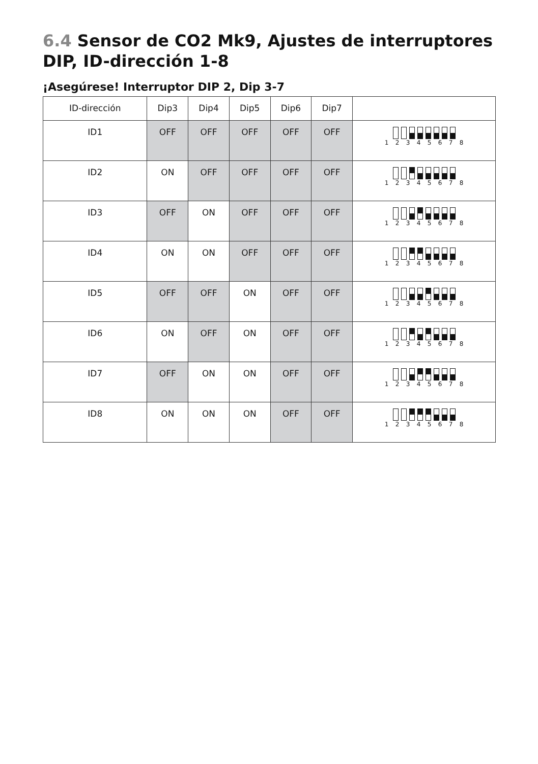6.4 Sensor de CO2 Mk9, Ajustes de interruptores DIP, ID-dirección 1-8
¡Asegúrese! Interruptor DIP 2, Dip 3-7
| ID-dirección | Dip3 | Dip4 | Dip5 | Dip6 | Dip7 | |
| --- | --- | --- | --- | --- | --- | --- |
| ID1 | OFF | OFF | OFF | OFF | OFF | 1 2 3 4 5 6 7 8 |
| ID2 | ON | OFF | OFF | OFF | OFF | 1 2 3 4 5 6 7 8 |
| ID3 | OFF | ON | OFF | OFF | OFF | 1 2 3 4 5 6 7 8 |
| ID4 | ON | ON | OFF | OFF | OFF | 1 2 3 4 5 6 7 8 |
| ID5 | OFF | OFF | ON | OFF | OFF | 1 2 3 4 5 6 7 8 |
| ID6 | ON | OFF | ON | OFF | OFF | 1 2 3 4 5 6 7 8 |
| ID7 | OFF | ON | ON | OFF | OFF | 1 2 3 4 5 6 7 8 |
| ID8 | ON | ON | ON | OFF | OFF | 1 2 3 4 5 6 7 8 |